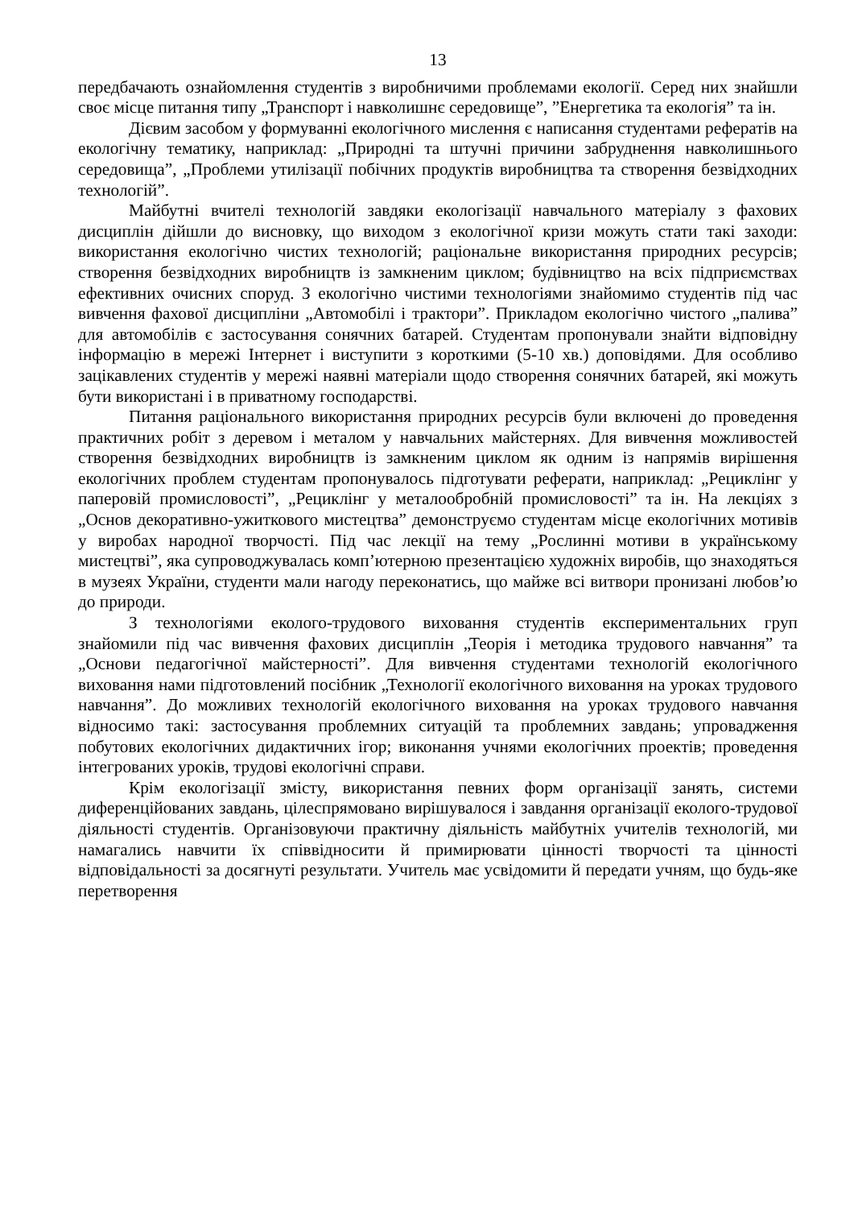13
передбачають ознайомлення студентів з виробничими проблемами екології. Серед них знайшли своє місце питання типу „Транспорт і навколишнє середовище”, ”Енергетика та екологія” та ін.
Дієвим засобом у формуванні екологічного мислення є написання студентами рефератів на екологічну тематику, наприклад: „Природні та штучні причини забруднення навколишнього середовища”, „Проблеми утилізації побічних продуктів виробництва та створення безвідходних технологій”.
Майбутні вчителі технологій завдяки екологізації навчального матеріалу з фахових дисциплін дійшли до висновку, що виходом з екологічної кризи можуть стати такі заходи: використання екологічно чистих технологій; раціональне використання природних ресурсів; створення безвідходних виробництв із замкненим циклом; будівництво на всіх підприємствах ефективних очисних споруд. З екологічно чистими технологіями знайомимо студентів під час вивчення фахової дисципліни „Автомобілі і трактори”. Прикладом екологічно чистого „палива” для автомобілів є застосування сонячних батарей. Студентам пропонували знайти відповідну інформацію в мережі Інтернет і виступити з короткими (5-10 хв.) доповідями. Для особливо зацікавлених студентів у мережі наявні матеріали щодо створення сонячних батарей, які можуть бути використані і в приватному господарстві.
Питання раціонального використання природних ресурсів були включені до проведення практичних робіт з деревом і металом у навчальних майстернях. Для вивчення можливостей створення безвідходних виробництв із замкненим циклом як одним із напрямів вирішення екологічних проблем студентам пропонувалось підготувати реферати, наприклад: „Рециклінг у паперовій промисловості”, „Рециклінг у металообробній промисловості” та ін. На лекціях з „Основ декоративно-ужиткового мистецтва” демонструємо студентам місце екологічних мотивів у виробах народної творчості. Під час лекції на тему „Рослинні мотиви в українському мистецтві”, яка супроводжувалась комп’ютерною презентацією художніх виробів, що знаходяться в музеях України, студенти мали нагоду переконатись, що майже всі витвори пронизані любов’ю до природи.
З технологіями еколого-трудового виховання студентів експериментальних груп знайомили під час вивчення фахових дисциплін „Теорія і методика трудового навчання” та „Основи педагогічної майстерності”. Для вивчення студентами технологій екологічного виховання нами підготовлений посібник „Технології екологічного виховання на уроках трудового навчання”. До можливих технологій екологічного виховання на уроках трудового навчання відносимо такі: застосування проблемних ситуацій та проблемних завдань; упровадження побутових екологічних дидактичних ігор; виконання учнями екологічних проектів; проведення інтегрованих уроків, трудові екологічні справи.
Крім екологізації змісту, використання певних форм організації занять, системи диференційованих завдань, цілеспрямовано вирішувалося і завдання організації еколого-трудової діяльності студентів. Організовуючи практичну діяльність майбутніх учителів технологій, ми намагались навчити їх співвідносити й примирювати цінності творчості та цінності відповідальності за досягнуті результати. Учитель має усвідомити й передати учням, що будь-яке перетворення